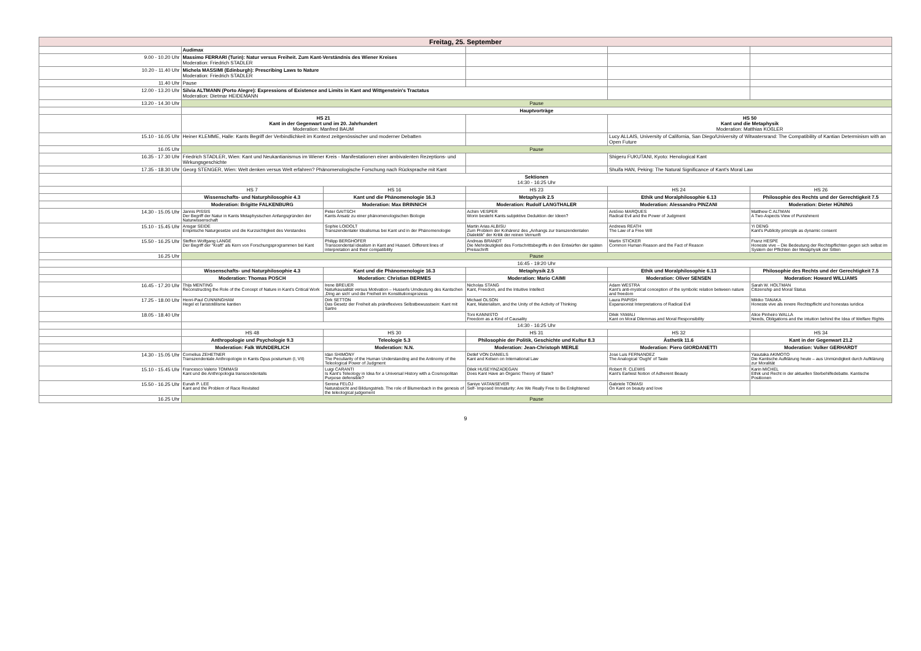| Freitag, 25. September | | | | | |
| | Audimax | | | | |
| 9.00 - 10.20 Uhr | Massimo FERRARI (Turin): Natur versus Freiheit. Zum Kant-Verständnis des Wiener Kreises Moderation: Friedrich STADLER | | | | |
| 10.20 - 11.40 Uhr | Michela MASSIMI (Edinburgh): Prescribing Laws to Nature Moderation: Friedrich STADLER | | | | |
| 11.40 Uhr | Pause | | | | |
| 12.00 - 13.20 Uhr | Silvia ALTMANN (Porto Alegre): Expressions of Existence and Limits in Kant and Wittgenstein's Tractatus Moderation: Dietmar HEIDEMANN | | | | |
| 13.20 - 14.30 Uhr | Pause | | | | |
| | Hauptvorträge | | | | |
| | HS 21 Kant in der Gegenwart und im 20. Jahrhundert Moderation: Manfred BAUM | | | HS 50 Kant und die Metaphysik Moderation: Matthias KOßLER | |
| 15.10 - 16.05 Uhr | Heiner KLEMME, Halle: Kants Begriff der Verbindlichkeit im Kontext zeitgenössischer und moderner Debatten | | | Lucy ALLAIS, University of California, San Diego/University of Witwatersrand: The Compatibility of Kantian Determinism with an Open Future | |
| 16.05 Uhr | Pause | | | | |
| 16.35 - 17.30 Uhr | Friedrich STADLER, Wien: Kant und Neukantianismus im Wiener Kreis - Manifestationen einer ambivalenten Rezeptions- und Wirkungsgeschichte | | | Shigeru FUKUTANI, Kyoto: Henological Kant | |
| 17.35 - 18.30 Uhr | Georg STENGER, Wien: Welt denken versus Welt erfahren? Phänomenologische Forschung nach Rücksprache mit Kant | | | Shuifa HAN, Peking: The Natural Significance of Kant's Moral Law | |
| | Sektionen 14:30 - 16:25 Uhr | | | | |
| | HS 7 | HS 16 | HS 23 | HS 24 | HS 26 |
| | Wissenschafts- und Naturphilosophie 4.3 | Kant und die Phänomenologie 16.3 | Metaphysik 2.5 | Ethik und Moralphilosophie 6.13 | Philosophie des Rechts und der Gerechtigkeit 7.5 |
| | Moderation: Brigitte FALKENBURG | Moderation: Max BRINNICH | Moderation: Rudolf LANGTHALER | Moderation: Alessandro PINZANI | Moderation: Dieter HÜNING |
| 14.30 - 15.05 Uhr | Jannis PISSIS Der Begriff der Natur in Kants Metaphysischen Anfangsgründen der Naturwissenschaft | Peter GAITSCH Kants Ansatz zu einer phänomenologischen Biologie | Achim VESPER Worin besteht Kants subjektive Deduktion der Ideen? | António MARQUES Radical Evil and the Power of Judgment | Matthew C ALTMAN A Two-Aspects View of Punishment |
| 15.10 - 15.45 Uhr | Ansgar SEIDE Empirische Naturgesetze und die Kurzsichtigkeit des Verstandes | Sophie LOIDOLT Transzendentaler Idealismus bei Kant und in der Phänomenologie | Martin Arias ALBISU Zum Problem der Kohärenz des „Anhangs zur transzendentalen Dialektik" der Kritik der reinen Vernunft | Andrews REATH The Law of a Free Will | Yi DENG Kant's Publicity principle as dynamic consent |
| 15.50 - 16.25 Uhr | Steffen Wolfgang LANGE Der Begriff der "Kraft" als Kern von Forschungsprogrammen bei Kant | Philipp BERGHOFER Transcendental idealism in Kant and Husserl. Different lines of interpretation and their compatibility | Andreas BRANDT Die Mehrdeutigkeit des Fortschrittsbegriffs in den Entwürfen der späten Preisschrift | Martin STICKER Common Human Reason and the Fact of Reason | Franz HESPE Honeste vive – Die Bedeutung der Rechtspflichten gegen sich selbst im System der Pflichten der Metaphysik der Sitten |
| 16.25 Uhr | Pause | | | | |
| | 16:45 - 19:20 Uhr | | | | |
| | Wissenschafts- und Naturphilosophie 4.3 | Kant und die Phänomenologie 16.3 | Metaphysik 2.5 | Ethik und Moralphilosophie 6.13 | Philosophie des Rechts und der Gerechtigkeit 7.5 |
| | Moderation: Thomas POSCH | Moderation: Christian BERMES | Moderation: Mario CAIMI | Moderation: Oliver SENSEN | Moderation: Howard WILLIAMS |
| 16.45 - 17.20 Uhr | Thijs MENTING Reconstructing the Role of the Concept of Nature in Kant's Critical Work | Irene BREUER Naturkausalität versus Motivation – Husserls Umdeutung des Kantschen ‚Ding an sich' und die Freiheit im Konstitutionsprozess | Nicholas STANG Kant, Freedom, and the Intuitive Intellect | Adam WESTRA Kant's anti-mystical conception of the symbolic relation between nature and freedom | Sarah W. HOLTMAN Citizenship and Moral Status |
| 17.25 - 18.00 Uhr | Henri-Paul CUNNINGHAM Hegel et l'aristotélisme kantien | Dirk SETTON Das Gesetz der Freiheit als präreflexives Selbstbewusstsein: Kant mit Sartre | Michael OLSON Kant, Materialism, and the Unity of the Activity of Thinking | Laura PAPISH Expansionist Interpretations of Radical Evil | Mikiko TANAKA Honeste vive als innere Rechtspflicht und honestas iuridica |
| 18.05 - 18.40 Uhr | | | Toni KANNISTO Freedom as a Kind of Causality | Dilek YAMALI Kant on Moral Dilemmas and Moral Responsibility | Alice Pinheiro WALLA Needs, Obligations and the intuition behind the Idea of Welfare Rights |
| | 14:30 - 16:25 Uhr | | | | |
| | HS 48 | HS 30 | HS 31 | HS 32 | HS 34 |
| | Anthropologie und Psychologie 9.3 | Teleologie 5.3 | Philosophie der Politik, Geschichte und Kultur 8.3 | Ästhetik 11.6 | Kant in der Gegenwart 21.2 |
| | Moderation: Falk WUNDERLICH | Moderation: N.N. | Moderation: Jean-Christoph MERLE | Moderation: Piero GIORDANETTI | Moderation: Volker GERHARDT |
| 14.30 - 15.05 Uhr | Cornelius ZEHETNER Transzendentale Anthropologie in Kants Opus postumum (I, VII) | Idan SHIMONY The Peculiarity of the Human Understanding and the Antinomy of the Teleological Power of Judgment | Detlef VON DANIELS Kant and Kelsen on International Law | Jose Luis FERNANDEZ The Analogical 'Ought' of Taste | Yasutaka AKIMOTO Die Kantische Aufklärung heute – aus Unmündigkeit durch Aufklärung zur Moralität |
| 15.10 - 15.45 Uhr | Francesco Valerio TOMMASI Kant und die Anthropologia transcendentalis | Luigi CARANTI Is Kant's Teleology in Idea for a Universal History with a Cosmopolitan Purpose defensible? | Dilek HUSEYINZADEGAN Does Kant Have an Organic Theory of State? | Robert R. CLEWIS Kant's Earliest Notion of Adherent Beauty | Karin MICHEL Ethik und Recht in der aktuellen Sterbehilfedebatte. Kantische Positionen |
| 15.50 - 16.25 Uhr | Eunah P. LEE Kant and the Problem of Race Revisited | Serena FELOJ Naturabsicht and Bildungstrieb. The role of Blumenbach in the genesis of the teleological judgement | Saniye VATANSEVER Self- Imposed Immaturity: Are We Really Free to Be Enlightened | Gabriele TOMASI On Kant on beauty and love | |
| 16.25 Uhr | Pause | | | | |
9